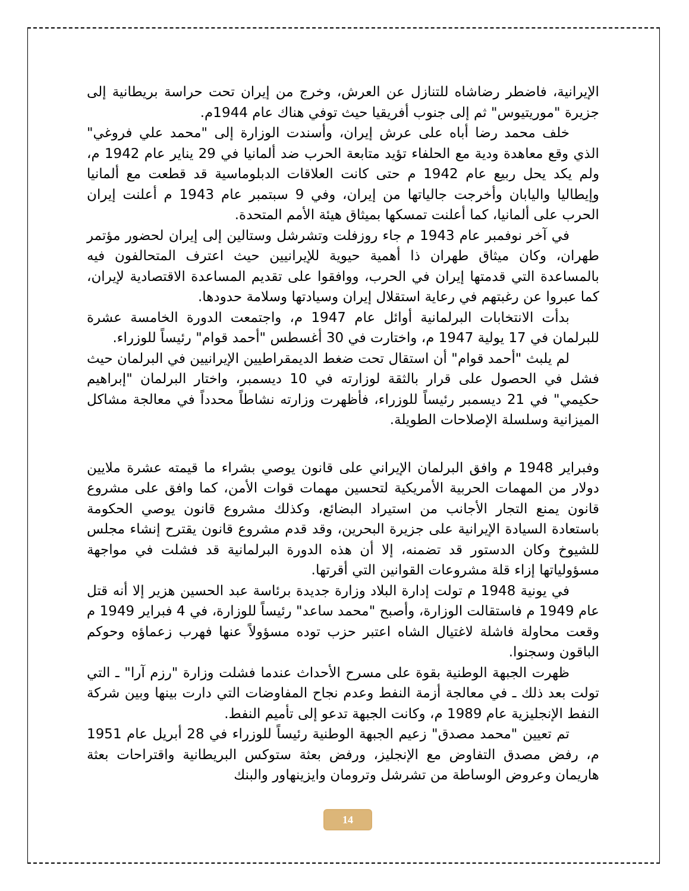الإيرانية، فاضطر رضاشاه للتنازل عن العرش، وخرج من إيران تحت حراسة بريطانية إلى جزيرة "موريتيوس" ثم إلى جنوب أفريقيا حيث توفي هناك عام 1944م.
خلف محمد رضا أباه على عرش إيران، وأسندت الوزارة إلى "محمد علي فروغي" الذي وقع معاهدة ودية مع الحلفاء تؤيد متابعة الحرب ضد ألمانيا في 29 يناير عام 1942 م، ولم يكد يحل ربيع عام 1942 م حتى كانت العلاقات الدبلوماسية قد قطعت مع ألمانيا وإيطاليا واليابان وأخرجت جالياتها من إيران، وفي 9 سبتمبر عام 1943 م أعلنت إيران الحرب على ألمانيا، كما أعلنت تمسكها بميثاق هيئة الأمم المتحدة.
في آخر نوفمبر عام 1943 م جاء روزفلت وتشرشل وستالين إلى إيران لحضور مؤتمر طهران، وكان ميثاق طهران ذا أهمية حيوية للإيرانيين حيث اعترف المتحالفون فيه بالمساعدة التي قدمتها إيران في الحرب، ووافقوا على تقديم المساعدة الاقتصادية لإيران، كما عبروا عن رغبتهم في رعاية استقلال إيران وسيادتها وسلامة حدودها.
بدأت الانتخابات البرلمانية أوائل عام 1947 م، واجتمعت الدورة الخامسة عشرة للبرلمان في 17 يولية 1947 م، واختارت في 30 أغسطس "أحمد قوام" رئيساً للوزراء.
لم يلبث "أحمد قوام" أن استقال تحت ضغط الديمقراطيين الإيرانيين في البرلمان حيث فشل في الحصول على قرار بالثقة لوزارته في 10 ديسمبر، واختار البرلمان "إبراهيم حكيمي" في 21 ديسمبر رئيساً للوزراء، فأظهرت وزارته نشاطاً محدداً في معالجة مشاكل الميزانية وسلسلة الإصلاحات الطويلة.
وفبراير 1948 م وافق البرلمان الإيراني على قانون يوصي بشراء ما قيمته عشرة ملايين دولار من المهمات الحربية الأمريكية لتحسين مهمات قوات الأمن، كما وافق على مشروع قانون يمنع التجار الأجانب من استيراد البضائع، وكذلك مشروع قانون يوصي الحكومة باستعادة السيادة الإيرانية على جزيرة البحرين، وقد قدم مشروع قانون يقترح إنشاء مجلس للشيوخ وكان الدستور قد تضمنه، إلا أن هذه الدورة البرلمانية قد فشلت في مواجهة مسؤولياتها إزاء قلة مشروعات القوانين التي أقرتها.
في يونية 1948 م تولت إدارة البلاد وزارة جديدة برئاسة عبد الحسين هزير إلا أنه قتل عام 1949 م فاستقالت الوزارة، وأصبح "محمد ساعد" رئيساً للوزارة، في 4 فبراير 1949 م وقعت محاولة فاشلة لاغتيال الشاه اعتبر حزب توده مسؤولاً عنها فهرب زعماؤه وحوكم الباقون وسجنوا.
ظهرت الجبهة الوطنية بقوة على مسرح الأحداث عندما فشلت وزارة "رزم آرا" ـ التي تولت بعد ذلك ـ في معالجة أزمة النفط وعدم نجاح المفاوضات التي دارت بينها وبين شركة النفط الإنجليزية عام 1989 م، وكانت الجبهة تدعو إلى تأميم النفط.
تم تعيين "محمد مصدق" زعيم الجبهة الوطنية رئيساً للوزراء في 28 أبريل عام 1951 م، رفض مصدق التفاوض مع الإنجليز، ورفض بعثة ستوكس البريطانية واقتراحات بعثة هاريمان وعروض الوساطة من تشرشل وترومان وايزينهاور والبنك
14